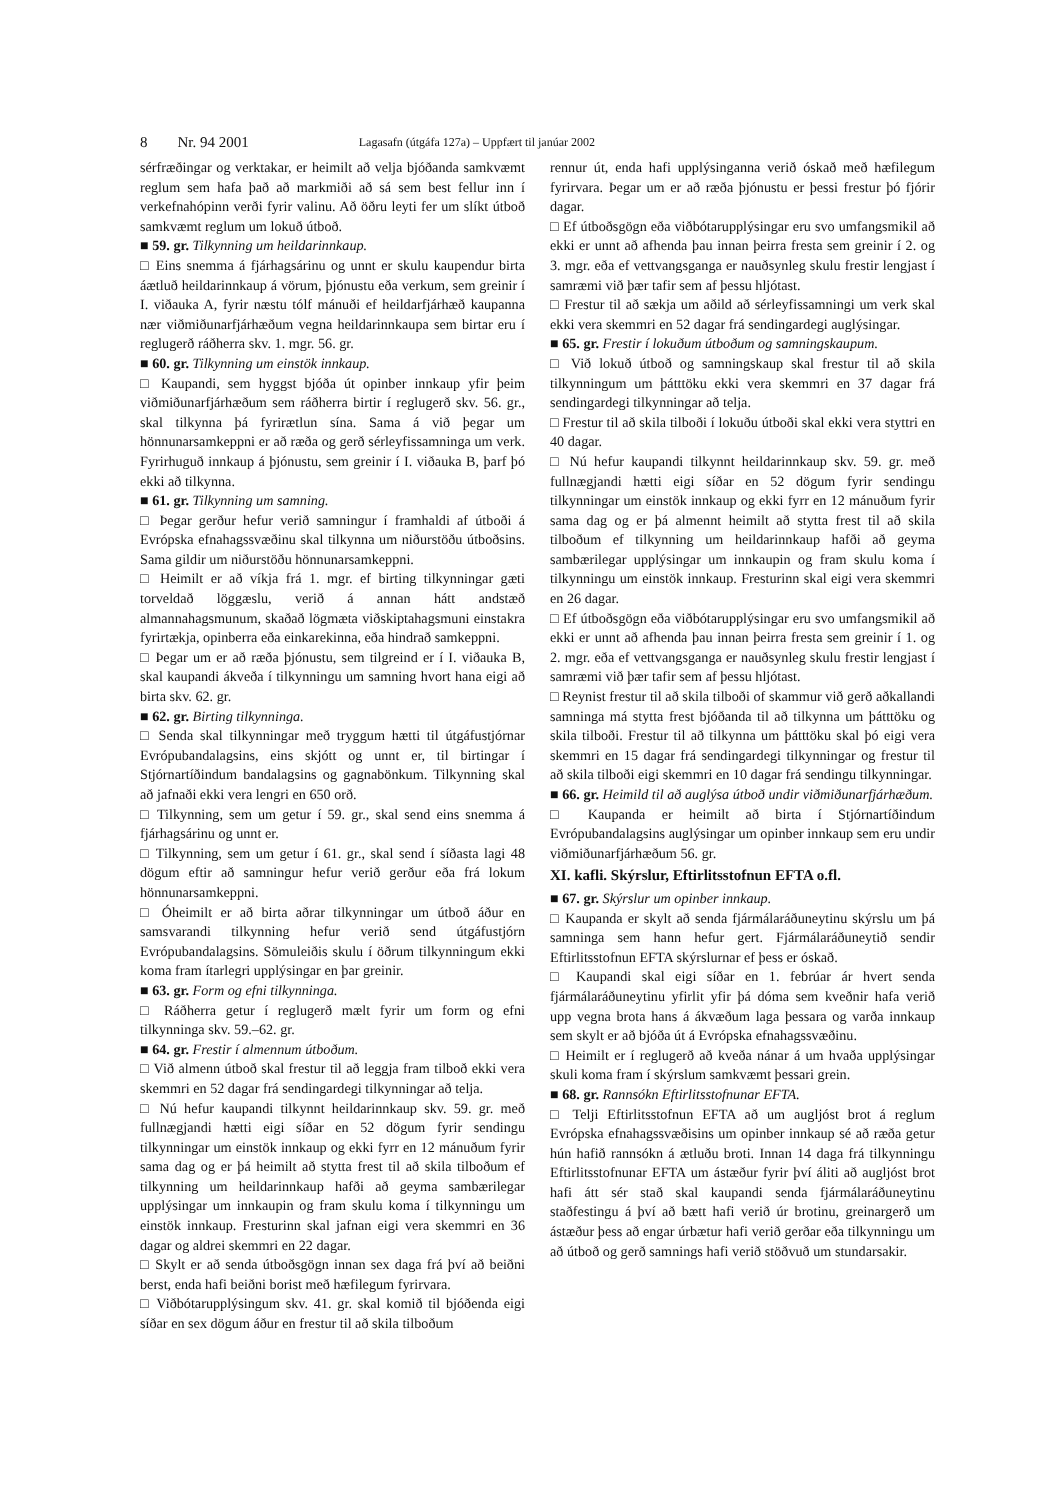8 Nr. 94 2001 Lagasafn (útgáfa 127a) – Uppfært til janúar 2002
sérfræðingar og verktakar, er heimilt að velja bjóðanda samkvæmt reglum sem hafa það að markmiði að sá sem best fellur inn í verkefnahópinn verði fyrir valinu. Að öðru leyti fer um slíkt útboð samkvæmt reglum um lokuð útboð.
■ 59. gr. Tilkynning um heildarinnkaup.
□ Eins snemma á fjárhagsárinu og unnt er skulu kaupendur birta áætluð heildarinnkaup á vörum, þjónustu eða verkum, sem greinir í I. viðauka A, fyrir næstu tólf mánuði ef heildarfjárhæð kaupanna nær viðmiðunarfjárhæðum vegna heildarinnkaupa sem birtar eru í reglugerð ráðherra skv. 1. mgr. 56. gr.
■ 60. gr. Tilkynning um einstök innkaup.
□ Kaupandi, sem hyggst bjóða út opinber innkaup yfir þeim viðmiðunarfjárhæðum sem ráðherra birtir í reglugerð skv. 56. gr., skal tilkynna þá fyrirætlun sína. Sama á við þegar um hönnunarsamkeppni er að ræða og gerð sérleyfissamninga um verk. Fyrirhuguð innkaup á þjónustu, sem greinir í I. viðauka B, þarf þó ekki að tilkynna.
■ 61. gr. Tilkynning um samning.
□ Þegar gerður hefur verið samningur í framhaldi af útboði á Evrópska efnahagssvæðinu skal tilkynna um niðurstöðu útboðsins. Sama gildir um niðurstöðu hönnunarsamkeppni.
□ Heimilt er að víkja frá 1. mgr. ef birting tilkynningar gæti torveldað löggæslu, verið á annan hátt andstæð almannahagsmunum, skaðað lögmæta viðskiptahagsmuni einstakra fyrirtækja, opinberra eða einkarekinna, eða hindrað samkeppni.
□ Þegar um er að ræða þjónustu, sem tilgreind er í I. viðauka B, skal kaupandi ákveða í tilkynningu um samning hvort hana eigi að birta skv. 62. gr.
■ 62. gr. Birting tilkynninga.
□ Senda skal tilkynningar með tryggum hætti til útgáfustjórnar Evrópubandalagsins, eins skjótt og unnt er, til birtingar í Stjórnartíðindum bandalagsins og gagnabönkum. Tilkynning skal að jafnaði ekki vera lengri en 650 orð.
□ Tilkynning, sem um getur í 59. gr., skal send eins snemma á fjárhagsárinu og unnt er.
□ Tilkynning, sem um getur í 61. gr., skal send í síðasta lagi 48 dögum eftir að samningur hefur verið gerður eða frá lokum hönnunarsamkeppni.
□ Óheimilt er að birta aðrar tilkynningar um útboð áður en samsvarandi tilkynning hefur verið send útgáfustjórn Evrópubandalagsins. Sömuleiðis skulu í öðrum tilkynningum ekki koma fram ítarlegri upplýsingar en þar greinir.
■ 63. gr. Form og efni tilkynninga.
□ Ráðherra getur í reglugerð mælt fyrir um form og efni tilkynninga skv. 59.–62. gr.
■ 64. gr. Frestir í almennum útboðum.
□ Við almenn útboð skal frestur til að leggja fram tilboð ekki vera skemmri en 52 dagar frá sendingardegi tilkynningar að telja.
□ Nú hefur kaupandi tilkynnt heildarinnkaup skv. 59. gr. með fullnægjandi hætti eigi síðar en 52 dögum fyrir sendingu tilkynningar um einstök innkaup og ekki fyrr en 12 mánuðum fyrir sama dag og er þá heimilt að stytta frest til að skila tilboðum ef tilkynning um heildarinnkaup hafði að geyma sambærilegar upplýsingar um innkaupin og fram skulu koma í tilkynningu um einstök innkaup. Fresturinn skal jafnan eigi vera skemmri en 36 dagar og aldrei skemmri en 22 dagar.
□ Skylt er að senda útboðsgögn innan sex daga frá því að beiðni berst, enda hafi beiðni borist með hæfilegum fyrirvara.
□ Viðbótarupplýsingum skv. 41. gr. skal komið til bjóðenda eigi síðar en sex dögum áður en frestur til að skila tilboðum
rennur út, enda hafi upplýsinganna verið óskað með hæfilegum fyrirvara. Þegar um er að ræða þjónustu er þessi frestur þó fjórir dagar.
□ Ef útboðsgögn eða viðbótarupplýsingar eru svo umfangsmikil að ekki er unnt að afhenda þau innan þeirra fresta sem greinir í 2. og 3. mgr. eða ef vettvangsganga er nauðsynleg skulu frestir lengjast í samræmi við þær tafir sem af þessu hljótast.
□ Frestur til að sækja um aðild að sérleyfissamningi um verk skal ekki vera skemmri en 52 dagar frá sendingardegi auglýsingar.
■ 65. gr. Frestir í lokuðum útboðum og samningskaupum.
□ Við lokuð útboð og samningskaup skal frestur til að skila tilkynningum um þátttöku ekki vera skemmri en 37 dagar frá sendingardegi tilkynningar að telja.
□ Frestur til að skila tilboði í lokuðu útboði skal ekki vera styttri en 40 dagar.
□ Nú hefur kaupandi tilkynnt heildarinnkaup skv. 59. gr. með fullnægjandi hætti eigi síðar en 52 dögum fyrir sendingu tilkynningar um einstök innkaup og ekki fyrr en 12 mánuðum fyrir sama dag og er þá almennt heimilt að stytta frest til að skila tilboðum ef tilkynning um heildarinnkaup hafði að geyma sambærilegar upplýsingar um innkaupin og fram skulu koma í tilkynningu um einstök innkaup. Fresturinn skal eigi vera skemmri en 26 dagar.
□ Ef útboðsgögn eða viðbótarupplýsingar eru svo umfangsmikil að ekki er unnt að afhenda þau innan þeirra fresta sem greinir í 1. og 2. mgr. eða ef vettvangsganga er nauðsynleg skulu frestir lengjast í samræmi við þær tafir sem af þessu hljótast.
□ Reynist frestur til að skila tilboði of skammur við gerð aðkallandi samninga má stytta frest bjóðanda til að tilkynna um þátttöku og skila tilboði. Frestur til að tilkynna um þátttöku skal þó eigi vera skemmri en 15 dagar frá sendingardegi tilkynningar og frestur til að skila tilboði eigi skemmri en 10 dagar frá sendingu tilkynningar.
■ 66. gr. Heimild til að auglýsa útboð undir viðmiðunarfjárhæðum.
□ Kaupanda er heimilt að birta í Stjórnartíðindum Evrópubandalagsins auglýsingar um opinber innkaup sem eru undir viðmiðunarfjárhæðum 56. gr.
XI. kafli. Skýrslur, Eftirlitsstofnun EFTA o.fl.
■ 67. gr. Skýrslur um opinber innkaup.
□ Kaupanda er skylt að senda fjármálaráðuneytinu skýrslu um þá samninga sem hann hefur gert. Fjármálaráðuneytið sendir Eftirlitsstofnun EFTA skýrslurnar ef þess er óskað.
□ Kaupandi skal eigi síðar en 1. febrúar ár hvert senda fjármálaráðuneytinu yfirlit yfir þá dóma sem kveðnir hafa verið upp vegna brota hans á ákvæðum laga þessara og varða innkaup sem skylt er að bjóða út á Evrópska efnahagssvæðinu.
□ Heimilt er í reglugerð að kveða nánar á um hvaða upplýsingar skuli koma fram í skýrslum samkvæmt þessari grein.
■ 68. gr. Rannsókn Eftirlitsstofnunar EFTA.
□ Telji Eftirlitsstofnun EFTA að um augljóst brot á reglum Evrópska efnahagssvæðisins um opinber innkaup sé að ræða getur hún hafið rannsókn á ætluðu broti. Innan 14 daga frá tilkynningu Eftirlitsstofnunar EFTA um ástæður fyrir því áliti að augljóst brot hafi átt sér stað skal kaupandi senda fjármálaráðuneytinu staðfestingu á því að bætt hafi verið úr brotinu, greinargerð um ástæður þess að engar úrbætur hafi verið gerðar eða tilkynningu um að útboð og gerð samnings hafi verið stöðvuð um stundarsakir.